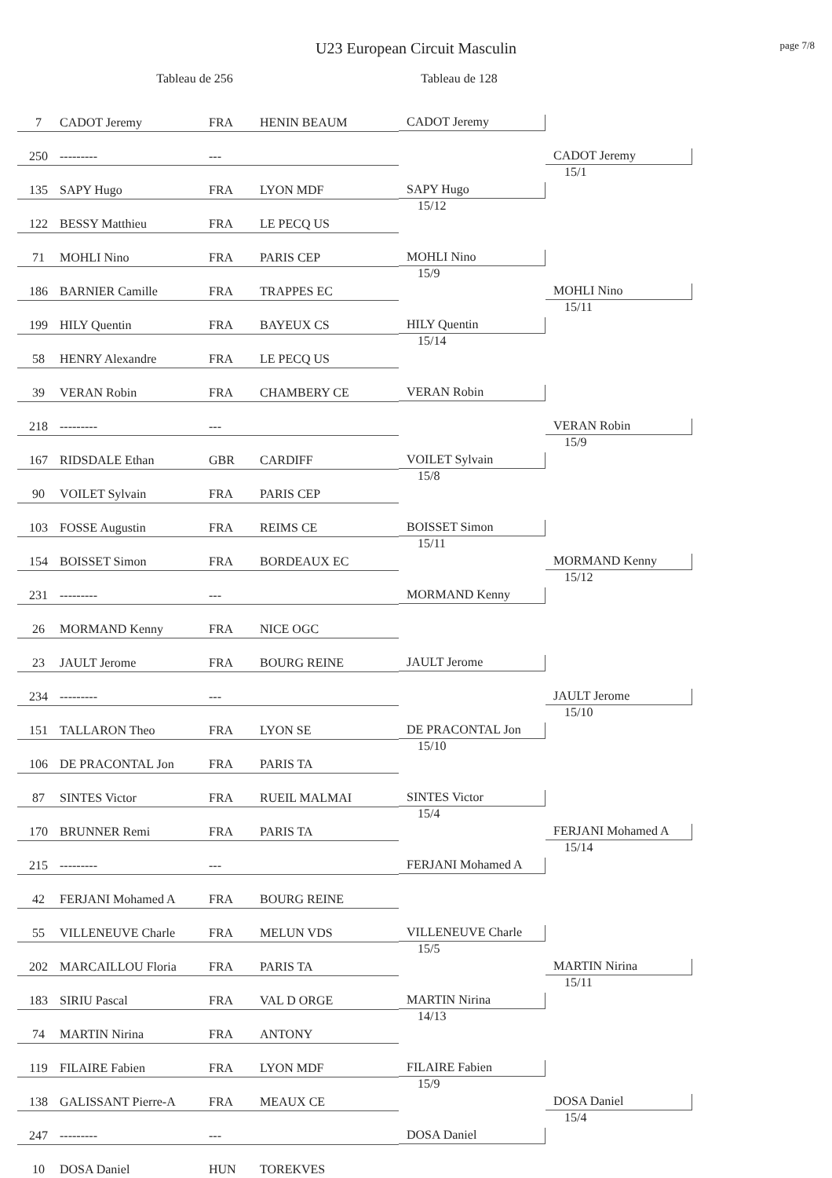U23 European Circuit Masculin
page 7/8
Tableau de 256 Tableau de 128
| 7 | CADOT Jeremy | FRA | HENIN BEAUM | CADOT Jeremy | CADOT Jeremy 15/1 |
| 250 | --------- | --- | | | |
| 135 | SAPY Hugo | FRA | LYON MDF | SAPY Hugo 15/12 | |
| 122 | BESSY Matthieu | FRA | LE PECQ US | | |
| 71 | MOHLI Nino | FRA | PARIS CEP | MOHLI Nino 15/9 | MOHLI Nino 15/11 |
| 186 | BARNIER Camille | FRA | TRAPPES EC | | |
| 199 | HILY Quentin | FRA | BAYEUX CS | HILY Quentin 15/14 | |
| 58 | HENRY Alexandre | FRA | LE PECQ US | | |
| 39 | VERAN Robin | FRA | CHAMBERY CE | VERAN Robin | VERAN Robin 15/9 |
| 218 | --------- | --- | | | |
| 167 | RIDSDALE Ethan | GBR | CARDIFF | VOILET Sylvain 15/8 | |
| 90 | VOILET Sylvain | FRA | PARIS CEP | | |
| 103 | FOSSE Augustin | FRA | REIMS CE | BOISSET Simon 15/11 | MORMAND Kenny 15/12 |
| 154 | BOISSET Simon | FRA | BORDEAUX EC | | |
| 231 | --------- | --- | | MORMAND Kenny | |
| 26 | MORMAND Kenny | FRA | NICE OGC | | |
| 23 | JAULT Jerome | FRA | BOURG REINE | JAULT Jerome | JAULT Jerome 15/10 |
| 234 | --------- | --- | | | |
| 151 | TALLARON Theo | FRA | LYON SE | DE PRACONTAL Jon 15/10 | |
| 106 | DE PRACONTAL Jon | FRA | PARIS TA | | |
| 87 | SINTES Victor | FRA | RUEIL MALMAI | SINTES Victor 15/4 | FERJANI Mohamed A 15/14 |
| 170 | BRUNNER Remi | FRA | PARIS TA | | |
| 215 | --------- | --- | | FERJANI Mohamed A | |
| 42 | FERJANI Mohamed A | FRA | BOURG REINE | | |
| 55 | VILLENEUVE Charle | FRA | MELUN VDS | VILLENEUVE Charle 15/5 | MARTIN Nirina 15/11 |
| 202 | MARCAILLOU Floria | FRA | PARIS TA | | |
| 183 | SIRIU Pascal | FRA | VAL D ORGE | MARTIN Nirina 14/13 | |
| 74 | MARTIN Nirina | FRA | ANTONY | | |
| 119 | FILAIRE Fabien | FRA | LYON MDF | FILAIRE Fabien 15/9 | DOSA Daniel 15/4 |
| 138 | GALISSANT Pierre-A | FRA | MEAUX CE | | |
| 247 | --------- | --- | | DOSA Daniel | |
| 10 | DOSA Daniel | HUN | TOREKVES | | |